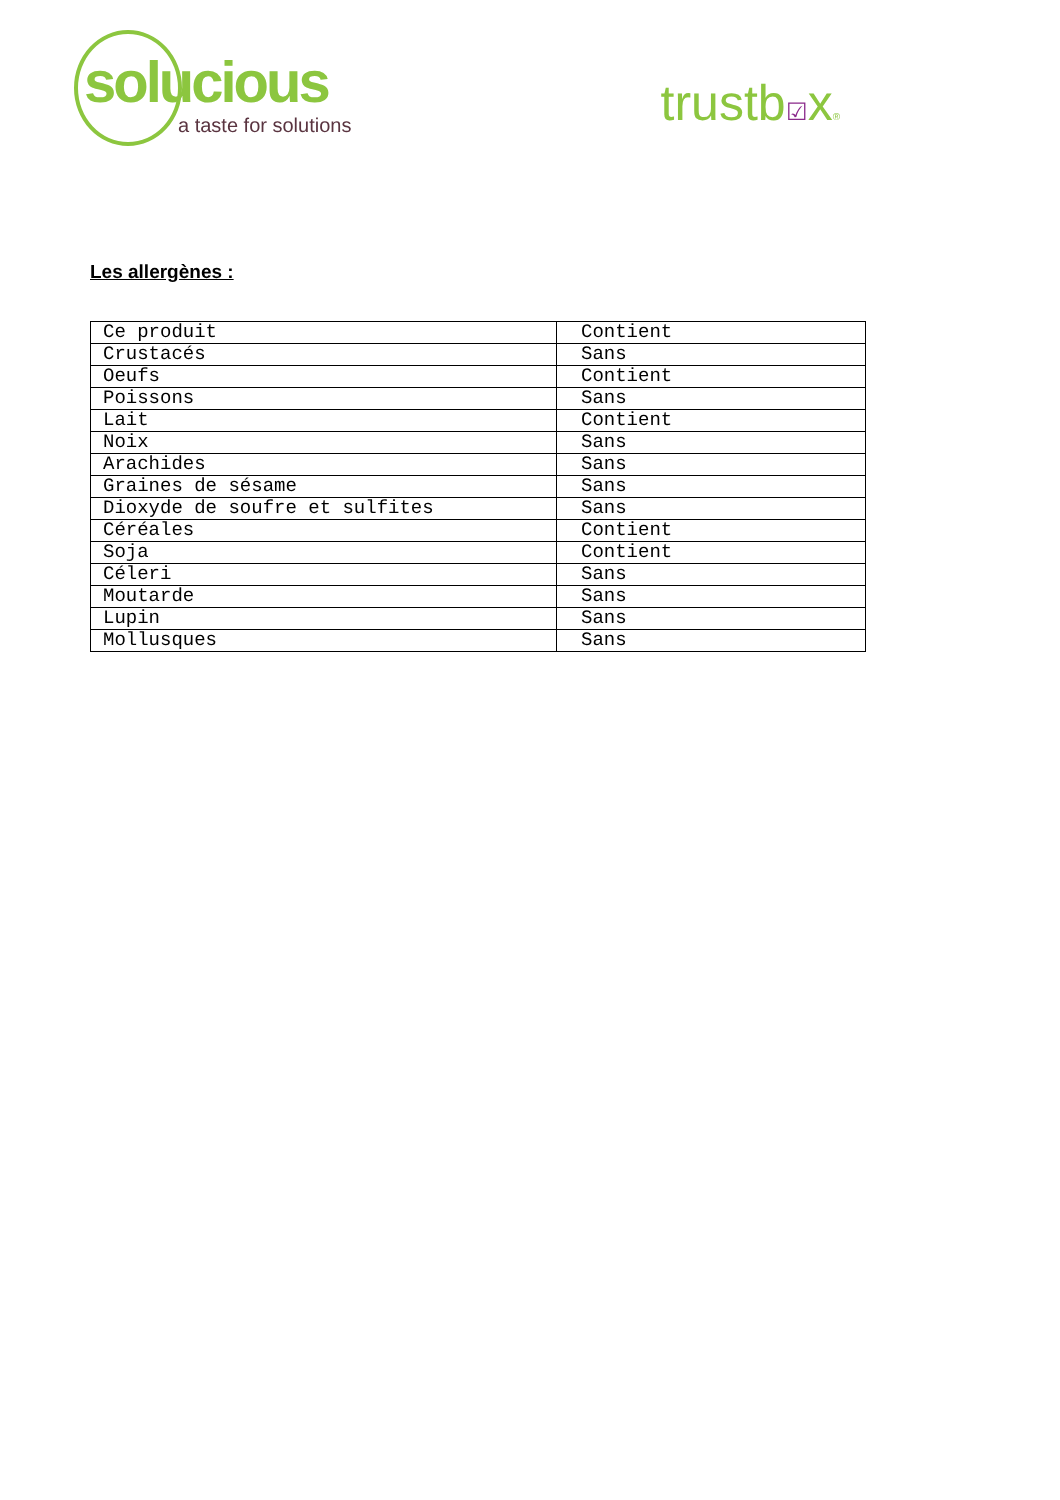solucious
a taste for solutions
trustb☑x®
Les allergènes :
| Ce produit | Contient |
| Crustacés | Sans |
| Oeufs | Contient |
| Poissons | Sans |
| Lait | Contient |
| Noix | Sans |
| Arachides | Sans |
| Graines de sésame | Sans |
| Dioxyde de soufre et sulfites | Sans |
| Céréales | Contient |
| Soja | Contient |
| Céleri | Sans |
| Moutarde | Sans |
| Lupin | Sans |
| Mollusques | Sans |